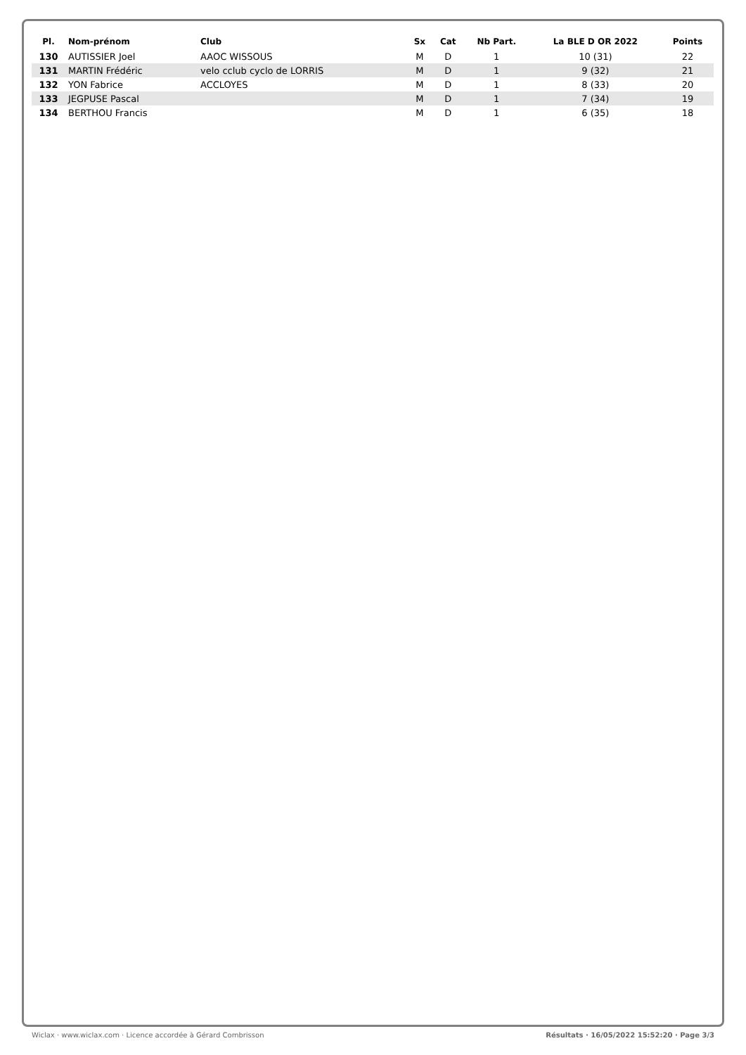| Pl. | Nom-prénom | Club | Sx | Cat | Nb Part. | La BLE D OR 2022 | Points |
| --- | --- | --- | --- | --- | --- | --- | --- |
| 130 | AUTISSIER Joel | AAOC WISSOUS | M | D | 1 | 10 (31) | 22 |
| 131 | MARTIN Frédéric | velo cclub cyclo de LORRIS | M | D | 1 | 9 (32) | 21 |
| 132 | YON Fabrice | ACCLOYES | M | D | 1 | 8 (33) | 20 |
| 133 | JEGPUSE Pascal | | M | D | 1 | 7 (34) | 19 |
| 134 | BERTHOU Francis | | M | D | 1 | 6 (35) | 18 |
Wiclax · www.wiclax.com · Licence accordée à Gérard Combrisson Résultats · 16/05/2022 15:52:20 · Page 3/3